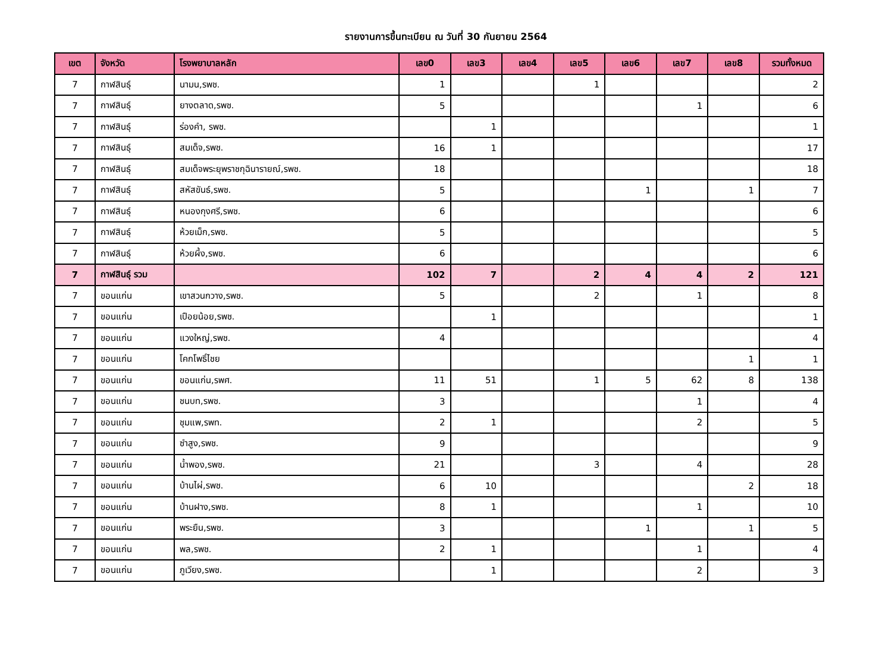รายงานการขึ้นทะเบียน ณ วันที่ 30 กันยายน 2564
| เขต | จังหวัด | โรงพยาบาลหลัก | เลข0 | เลข3 | เลข4 | เลข5 | เลข6 | เลข7 | เลข8 | รวมทั้งหมด |
| --- | --- | --- | --- | --- | --- | --- | --- | --- | --- | --- |
| 7 | กาฬสินธุ์ | นามน,รพช. | 1 | | | 1 | | | | 2 |
| 7 | กาฬสินธุ์ | ยางตลาด,รพช. | 5 | | | | | 1 | | 6 |
| 7 | กาฬสินธุ์ | ร่องคำ, รพช. | | 1 | | | | | | 1 |
| 7 | กาฬสินธุ์ | สมเด็จ,รพช. | 16 | 1 | | | | | | 17 |
| 7 | กาฬสินธุ์ | สมเด็จพระยุพราชกุฉินารายณ์,รพช. | 18 | | | | | | | 18 |
| 7 | กาฬสินธุ์ | สหัสขันธ์,รพช. | 5 | | | | 1 | | 1 | 7 |
| 7 | กาฬสินธุ์ | หนองกุงศรี,รพช. | 6 | | | | | | | 6 |
| 7 | กาฬสินธุ์ | ห้วยเม็ก,รพช. | 5 | | | | | | | 5 |
| 7 | กาฬสินธุ์ | ห้วยผึ้ง,รพช. | 6 | | | | | | | 6 |
| 7 | กาฬสินธุ์ รวม | | 102 | 7 | | 2 | 4 | 4 | 2 | 121 |
| 7 | ขอนแก่น | เขาสวนกวาง,รพช. | 5 | | | 2 | | 1 | | 8 |
| 7 | ขอนแก่น | เปือยน้อย,รพช. | | 1 | | | | | | 1 |
| 7 | ขอนแก่น | แวงใหญ่,รพช. | 4 | | | | | | | 4 |
| 7 | ขอนแก่น | โคกโพธิ์ไชย | | | | | | | 1 | 1 |
| 7 | ขอนแก่น | ขอนแก่น,รพศ. | 11 | 51 | | 1 | 5 | 62 | 8 | 138 |
| 7 | ขอนแก่น | ชนบท,รพช. | 3 | | | | | 1 | | 4 |
| 7 | ขอนแก่น | ชุมแพ,รพท. | 2 | 1 | | | | 2 | | 5 |
| 7 | ขอนแก่น | ซำสูง,รพช. | 9 | | | | | | | 9 |
| 7 | ขอนแก่น | น้ำพอง,รพช. | 21 | | | 3 | | 4 | | 28 |
| 7 | ขอนแก่น | บ้านไผ่,รพช. | 6 | 10 | | | | | 2 | 18 |
| 7 | ขอนแก่น | บ้านฝาง,รพช. | 8 | 1 | | | | 1 | | 10 |
| 7 | ขอนแก่น | พระยืน,รพช. | 3 | | | | 1 | | 1 | 5 |
| 7 | ขอนแก่น | พล,รพช. | 2 | 1 | | | | 1 | | 4 |
| 7 | ขอนแก่น | ภูเวียง,รพช. | | 1 | | | | 2 | | 3 |